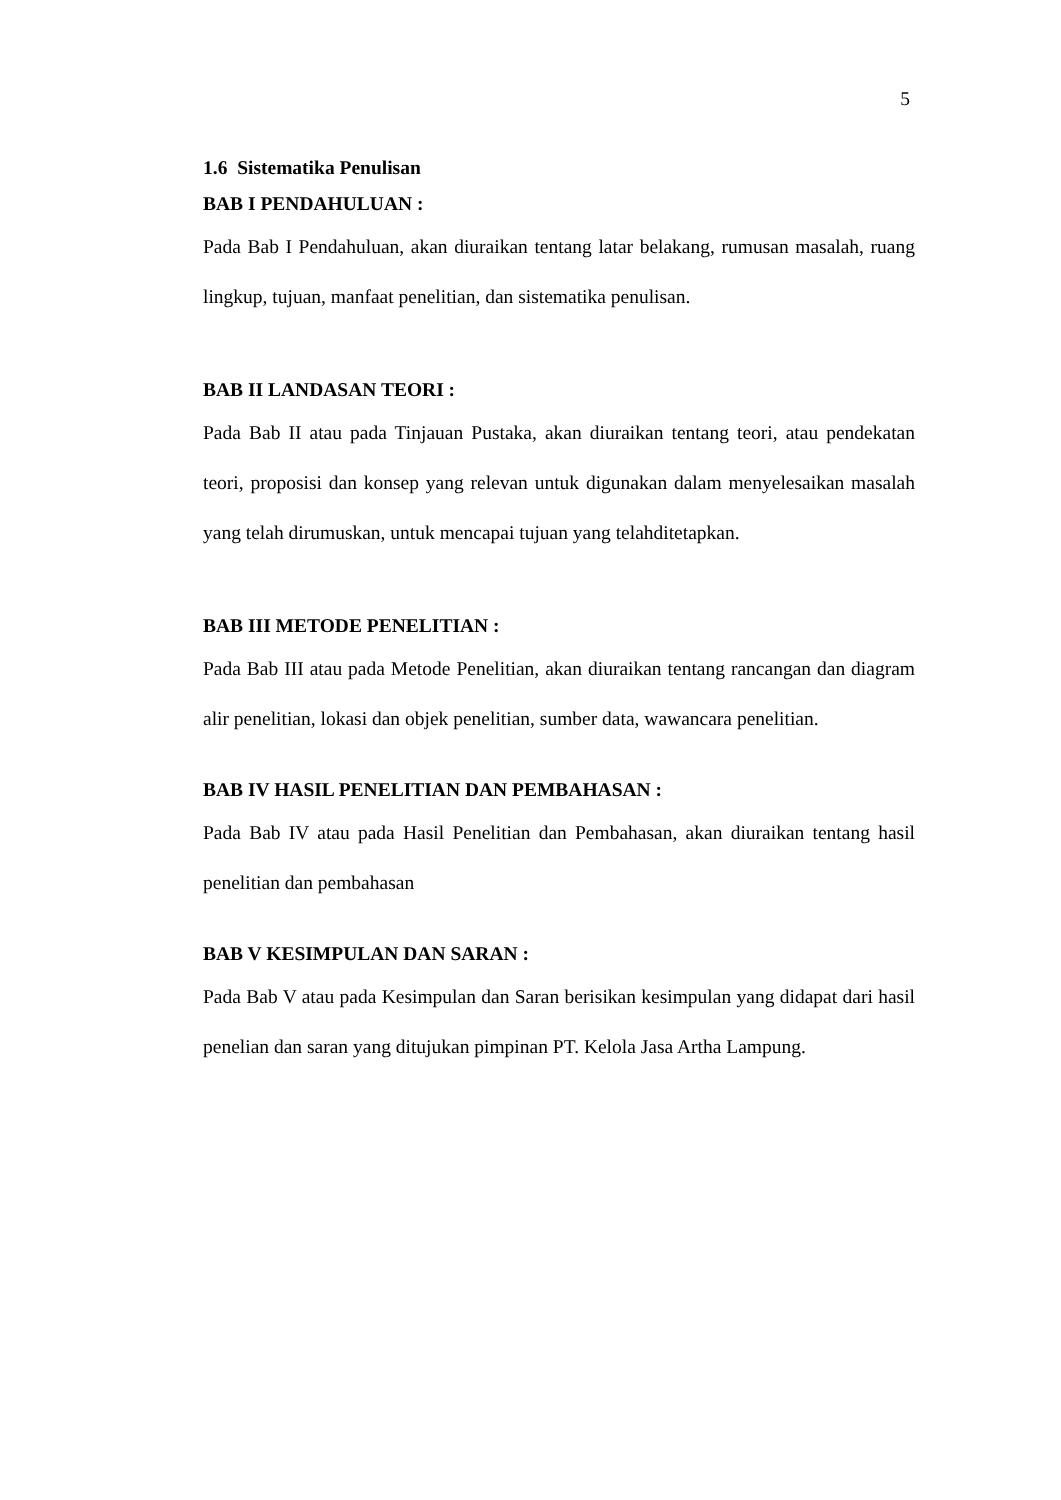5
1.6 Sistematika Penulisan
BAB I PENDAHULUAN :
Pada Bab I Pendahuluan, akan diuraikan tentang latar belakang, rumusan masalah, ruang lingkup, tujuan, manfaat penelitian, dan sistematika penulisan.
BAB II LANDASAN TEORI :
Pada Bab II atau pada Tinjauan Pustaka, akan diuraikan tentang teori, atau pendekatan teori, proposisi dan konsep yang relevan untuk digunakan dalam menyelesaikan masalah yang telah dirumuskan, untuk mencapai tujuan yang telahditetapkan.
BAB III METODE PENELITIAN :
Pada Bab III atau pada Metode Penelitian, akan diuraikan tentang rancangan dan diagram alir penelitian, lokasi dan objek penelitian, sumber data, wawancara penelitian.
BAB IV HASIL PENELITIAN DAN PEMBAHASAN :
Pada Bab IV atau pada Hasil Penelitian dan Pembahasan, akan diuraikan tentang hasil penelitian dan pembahasan
BAB V KESIMPULAN DAN SARAN :
Pada Bab V atau pada Kesimpulan dan Saran berisikan kesimpulan yang didapat dari hasil penelian dan saran yang ditujukan pimpinan PT. Kelola Jasa Artha Lampung.